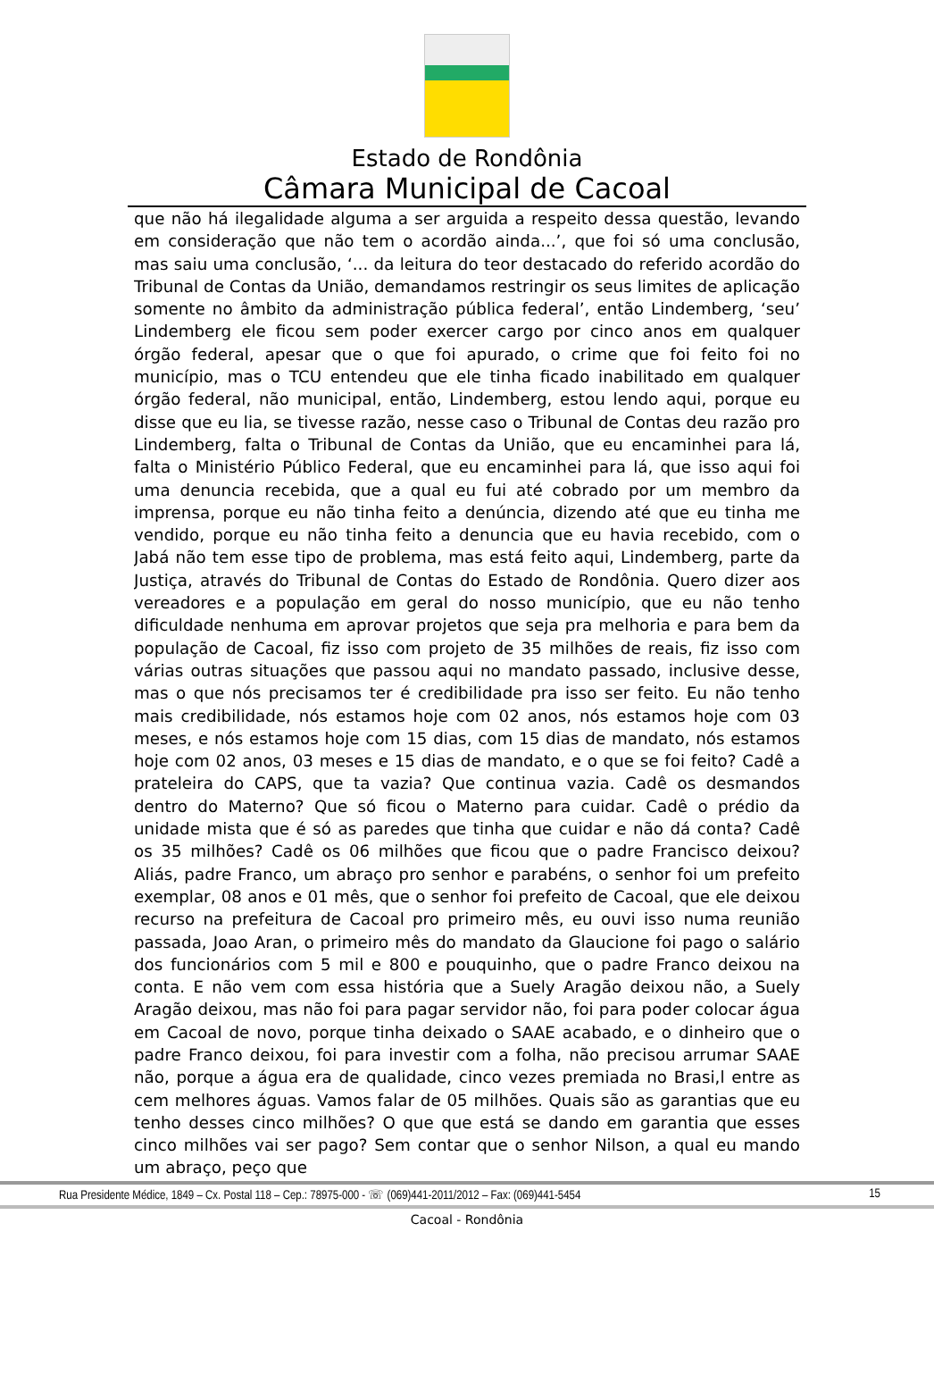Estado de Rondônia
Câmara Municipal de Cacoal
que não há ilegalidade alguma a ser arguida a respeito dessa questão, levando em consideração que não tem o acordão ainda...’, que foi só uma conclusão, mas saiu uma conclusão, ‘... da leitura do teor destacado do referido acordão do Tribunal de Contas da União, demandamos restringir os seus limites de aplicação somente no âmbito da administração pública federal’, então Lindemberg, ‘seu’ Lindemberg ele ficou sem poder exercer cargo por cinco anos em qualquer órgão federal, apesar que o que foi apurado, o crime que foi feito foi no município, mas o TCU entendeu que ele tinha ficado inabilitado em qualquer órgão federal, não municipal, então, Lindemberg, estou lendo aqui, porque eu disse que eu lia, se tivesse razão, nesse caso o Tribunal de Contas deu razão pro Lindemberg, falta o Tribunal de Contas da União, que eu encaminhei para lá, falta o Ministério Público Federal, que eu encaminhei para lá, que isso aqui foi uma denuncia recebida, que a qual eu fui até cobrado por um membro da imprensa, porque eu não tinha feito a denúncia, dizendo até que eu tinha me vendido, porque eu não tinha feito a denuncia que eu havia recebido, com o Jabá não tem esse tipo de problema, mas está feito aqui, Lindemberg, parte da Justiça, através do Tribunal de Contas do Estado de Rondônia. Quero dizer aos vereadores e a população em geral do nosso município, que eu não tenho dificuldade nenhuma em aprovar projetos que seja pra melhoria e para bem da população de Cacoal, fiz isso com projeto de 35 milhões de reais, fiz isso com várias outras situações que passou aqui no mandato passado, inclusive desse, mas o que nós precisamos ter é credibilidade pra isso ser feito. Eu não tenho mais credibilidade, nós estamos hoje com 02 anos, nós estamos hoje com 03 meses, e nós estamos hoje com 15 dias, com 15 dias de mandato, nós estamos hoje com 02 anos, 03 meses e 15 dias de mandato, e o que se foi feito? Cadê a prateleira do CAPS, que ta vazia? Que continua vazia. Cadê os desmandos dentro do Materno? Que só ficou o Materno para cuidar. Cadê o prédio da unidade mista que é só as paredes que tinha que cuidar e não dá conta? Cadê os 35 milhões? Cadê os 06 milhões que ficou que o padre Francisco deixou? Aliás, padre Franco, um abraço pro senhor e parabéns, o senhor foi um prefeito exemplar, 08 anos e 01 mês, que o senhor foi prefeito de Cacoal, que ele deixou recurso na prefeitura de Cacoal pro primeiro mês, eu ouvi isso numa reunião passada, Joao Aran, o primeiro mês do mandato da Glaucione foi pago o salário dos funcionários com 5 mil e 800 e pouquinho, que o padre Franco deixou na conta. E não vem com essa história que a Suely Aragão deixou não, a Suely Aragão deixou, mas não foi para pagar servidor não, foi para poder colocar água em Cacoal de novo, porque tinha deixado o SAAE acabado, e o dinheiro que o padre Franco deixou, foi para investir com a folha, não precisou arrumar SAAE não, porque a água era de qualidade, cinco vezes premiada no Brasi,l entre as cem melhores águas. Vamos falar de 05 milhões. Quais são as garantias que eu tenho desses cinco milhões? O que que está se dando em garantia que esses cinco milhões vai ser pago? Sem contar que o senhor Nilson, a qual eu mando um abraço, peço que
Rua Presidente Médice, 1849 – Cx. Postal 118 – Cep.: 78975-000 - ☏ (069)441-2011/2012 – Fax: (069)441-5454 15
Cacoal - Rondônia